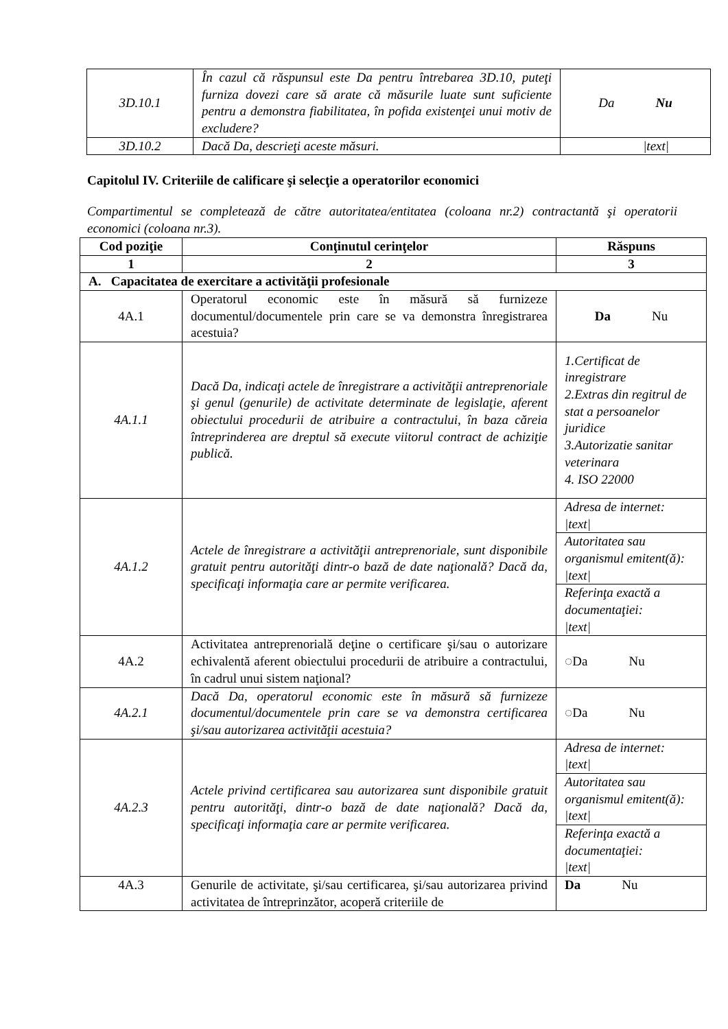| 3D.10.1 | În cazul că răspunsul este Da pentru întrebarea 3D.10, puteţi furniza dovezi care să arate că măsurile luate sunt suficiente pentru a demonstra fiabilitatea, în pofida existenţei unui motiv de excludere? | Da Nu |
| 3D.10.2 | Dacă Da, descrieţi aceste măsuri. | /text/ |
Capitolul IV. Criteriile de calificare şi selecţie a operatorilor economici
Compartimentul se completează de către autoritatea/entitatea (coloana nr.2) contractantă şi operatorii economici (coloana nr.3).
| Cod poziţie | Conţinutul cerinţelor | Răspuns |
| --- | --- | --- |
| 1 | 2 | 3 |
| A. Capacitatea de exercitare a activităţii profesionale | | |
| 4A.1 | Operatorul economic este în măsură să furnizeze documentul/documentele prin care se va demonstra înregistrarea acestuia? | Da Nu |
| 4A.1.1 | Dacă Da, indicaţi actele de înregistrare a activităţii antreprenoriale şi genul (genurile) de activitate determinate de legislaţie, aferent obiectului procedurii de atribuire a contractului, în baza căreia întreprinderea are dreptul să execute viitorul contract de achiziţie publică. | 1.Certificat de inregistrare 2.Extras din regitrul de stat a persoanelor juridice 3.Autorizatie sanitar veterinara 4. ISO 22000 |
| 4A.1.2 | Actele de înregistrare a activităţii antreprenoriale, sunt disponibile gratuit pentru autorităţi dintr-o bază de date naţională? Dacă da, specificaţi informaţia care ar permite verificarea. | Adresa de internet: /text/ |
| | | Autoritatea sau organismul emitent(ă): /text/ |
| | | Referinţa exactă a documentaţiei: /text/ |
| 4A.2 | Activitatea antreprenorială deţine o certificare şi/sau o autorizare echivalentă aferent obiectului procedurii de atribuire a contractului, în cadrul unui sistem naţional? | ◌Da Nu |
| 4A.2.1 | Dacă Da, operatorul economic este în măsură să furnizeze documentul/documentele prin care se va demonstra certificarea şi/sau autorizarea activităţii acestuia? | ◌Da Nu |
| 4A.2.3 | Actele privind certificarea sau autorizarea sunt disponibile gratuit pentru autorităţi, dintr-o bază de date naţională? Dacă da, specificaţi informaţia care ar permite verificarea. | Adresa de internet: /text/ |
| | | Autoritatea sau organismul emitent(ă): /text/ |
| | | Referinţa exactă a documentaţiei: /text/ |
| 4A.3 | Genurile de activitate, şi/sau certificarea, şi/sau autorizarea privind activitatea de întreprinzător, acoperă criteriile de | Da Nu |